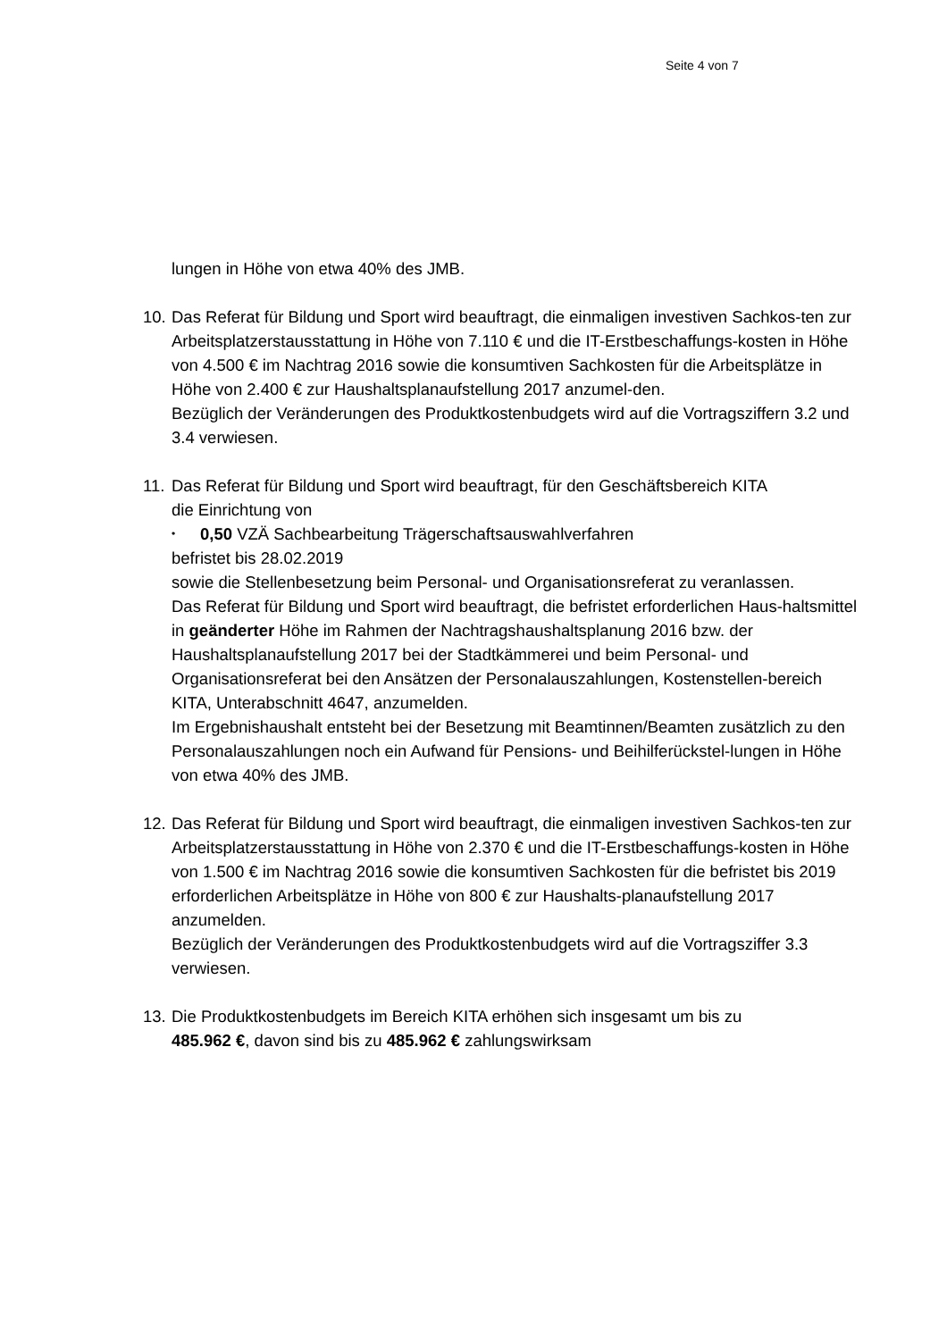Seite 4 von 7
lungen in Höhe von etwa 40% des JMB.
10.
Das Referat für Bildung und Sport wird beauftragt, die einmaligen investiven Sachkos-ten zur Arbeitsplatzerstausstattung in Höhe von 7.110 € und die IT-Erstbeschaffungs-kosten in Höhe von 4.500 € im Nachtrag 2016 sowie die konsumtiven Sachkosten für die Arbeitsplätze in Höhe von 2.400 € zur Haushaltsplanaufstellung 2017 anzumel-den.
Bezüglich der Veränderungen des Produktkostenbudgets wird auf die Vortragsziffern 3.2 und 3.4 verwiesen.
11.
Das Referat für Bildung und Sport wird beauftragt, für den Geschäftsbereich KITA
die Einrichtung von
• 0,50 VZÄ Sachbearbeitung Trägerschaftsauswahlverfahren
befristet bis 28.02.2019
sowie die Stellenbesetzung beim Personal- und Organisationsreferat zu veranlassen.
Das Referat für Bildung und Sport wird beauftragt, die befristet erforderlichen Haus-haltsmittel in geänderter Höhe im Rahmen der Nachtragshaushaltsplanung 2016 bzw. der Haushaltsplanaufstellung 2017 bei der Stadtkämmerei und beim Personal- und Organisationsreferat bei den Ansätzen der Personalauszahlungen, Kostenstellen-bereich KITA, Unterabschnitt 4647, anzumelden.
Im Ergebnishaushalt entsteht bei der Besetzung mit Beamtinnen/Beamten zusätzlich zu den Personalauszahlungen noch ein Aufwand für Pensions- und Beihilferückstel-lungen in Höhe von etwa 40% des JMB.
12.
Das Referat für Bildung und Sport wird beauftragt, die einmaligen investiven Sachkos-ten zur Arbeitsplatzerstausstattung in Höhe von 2.370 € und die IT-Erstbeschaffungs-kosten in Höhe von 1.500 € im Nachtrag 2016 sowie die konsumtiven Sachkosten für die befristet bis 2019 erforderlichen Arbeitsplätze in Höhe von 800 € zur Haushalts-planaufstellung 2017 anzumelden.
Bezüglich der Veränderungen des Produktkostenbudgets wird auf die Vortragsziffer 3.3 verwiesen.
13.
Die Produktkostenbudgets im Bereich KITA erhöhen sich insgesamt um bis zu
485.962 €, davon sind bis zu 485.962 € zahlungswirksam